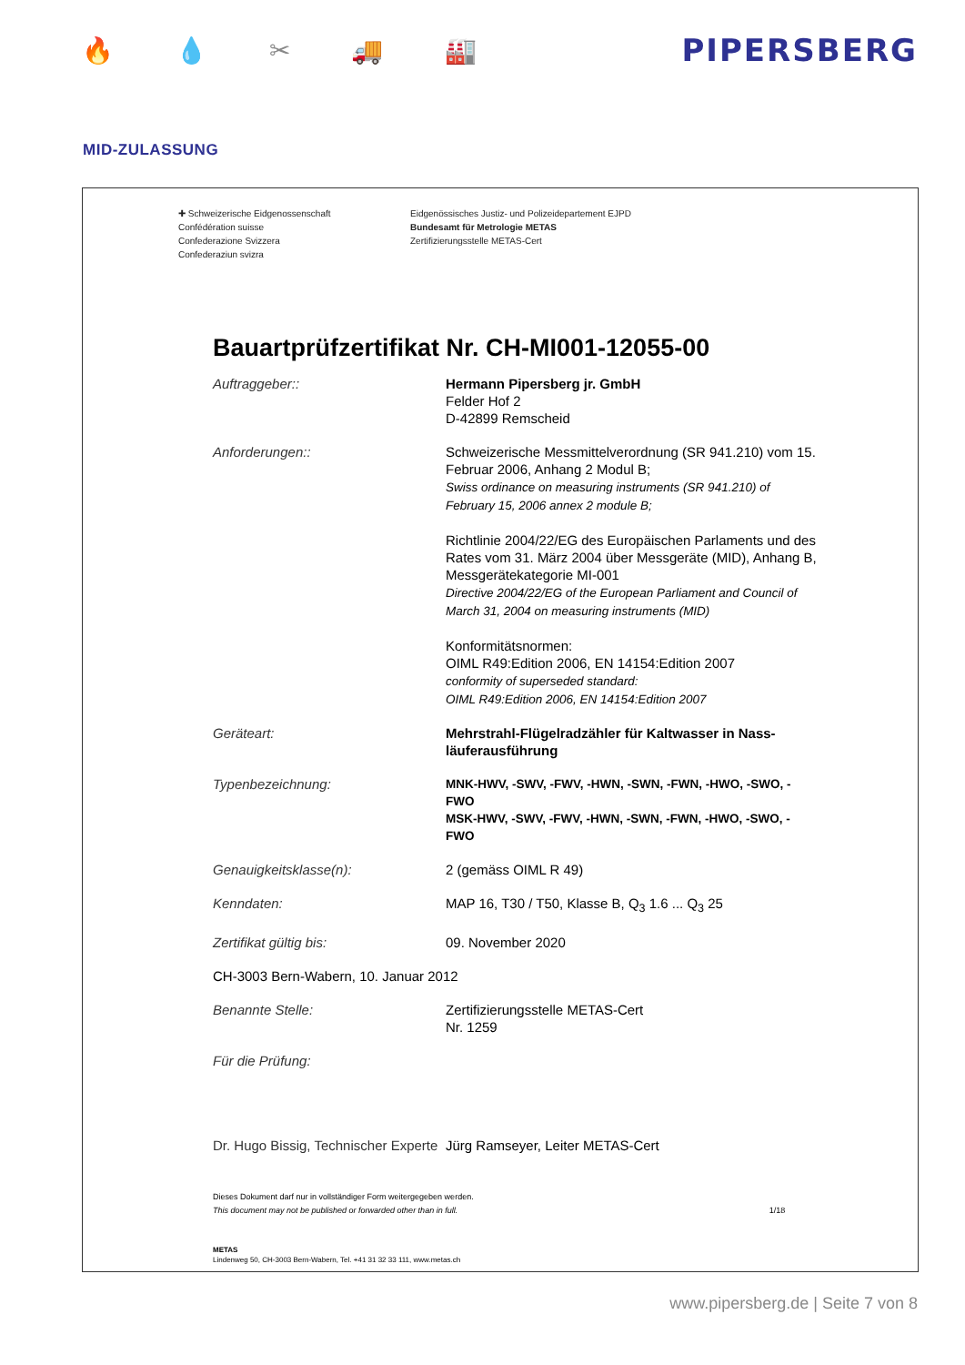🔥 💧 ✂ 🚚 🏭
PIPERSBERG
MID-ZULASSUNG
✚ Schweizerische Eidgenossenschaft
Confédération suisse
Confederazione Svizzera
Confederaziun svizra
Eidgenössisches Justiz- und Polizeidepartement EJPD
Bundesamt für Metrologie METAS
Zertifizierungsstelle METAS-Cert
Bauartprüfzertifikat Nr. CH-MI001-12055-00
Auftraggeber:: Hermann Pipersberg jr. GmbH
Felder Hof 2
D-42899 Remscheid
Anforderungen:: Schweizerische Messmittelverordnung (SR 941.210) vom 15. Februar 2006, Anhang 2 Modul B;
Swiss ordinance on measuring instruments (SR 941.210) of February 15, 2006 annex 2 module B;
Richtlinie 2004/22/EG des Europäischen Parlaments und des Rates vom 31. März 2004 über Messgeräte (MID), Anhang B, Messgerätekategorie MI-001
Directive 2004/22/EG of the European Parliament and Council of March 31, 2004 on measuring instruments (MID)
Konformitätsnormen:
OIML R49:Edition 2006, EN 14154:Edition 2007
conformity of superseded standard:
OIML R49:Edition 2006, EN 14154:Edition 2007
Geräteart: Mehrstrahl-Flügelradzähler für Kaltwasser in Nass-läuferausführung
Typenbezeichnung: MNK-HWV, -SWV, -FWV, -HWN, -SWN, -FWN, -HWO, -SWO, -FWO
MSK-HWV, -SWV, -FWV, -HWN, -SWN, -FWN, -HWO, -SWO, -FWO
Genauigkeitsklasse(n): 2 (gemäss OIML R 49)
Kenndaten: MAP 16, T30 / T50, Klasse B, Q<sub>3</sub> 1.6 ... Q<sub>3</sub> 25
Zertifikat gültig bis: 09. November 2020
CH-3003 Bern-Wabern, 10. Januar 2012
Benannte Stelle: Zertifizierungsstelle METAS-Cert
Nr. 1259
Für die Prüfung:
Dr. Hugo Bissig, Technischer Experte
Jürg Ramseyer, Leiter METAS-Cert
Dieses Dokument darf nur in vollständiger Form weitergegeben werden.
This document may not be published or forwarded other than in full. 1/18
METAS
Lindenweg 50, CH-3003 Bern-Wabern, Tel. +41 31 32 33 111, www.metas.ch
www.pipersberg.de | Seite 7 von 8